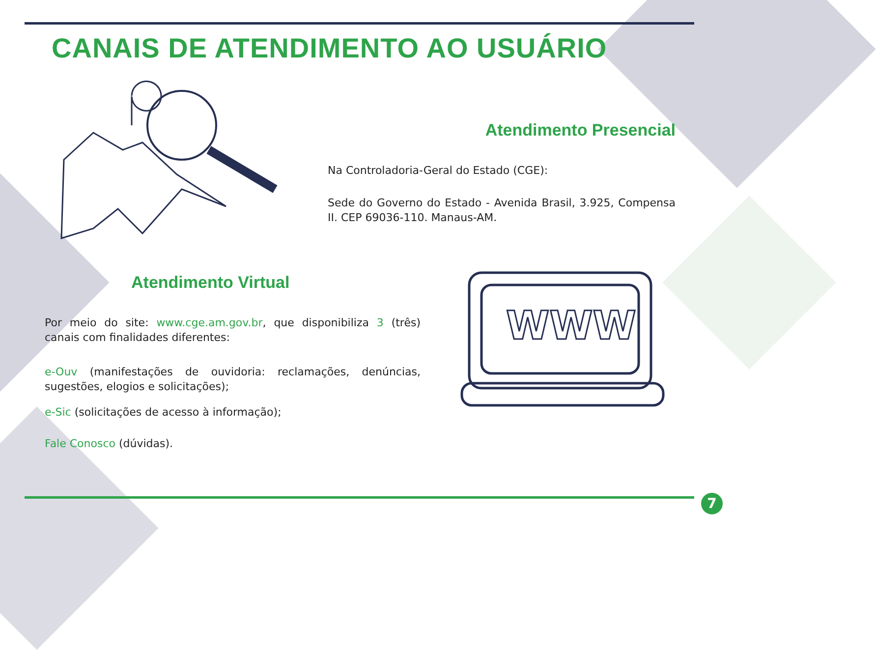CANAIS DE ATENDIMENTO AO USUÁRIO
WWW
Atendimento Presencial
Na Controladoria-Geral do Estado (CGE):
Sede do Governo do Estado - Avenida Brasil, 3.925, Compensa II. CEP 69036-110. Manaus-AM.
Atendimento Virtual
Por meio do site: www.cge.am.gov.br, que disponibiliza 3 (três) canais com finalidades diferentes:
e-Ouv (manifestações de ouvidoria: reclamações, denúncias, sugestões, elogios e solicitações);
e-Sic (solicitações de acesso à informação);
Fale Conosco (dúvidas).
7